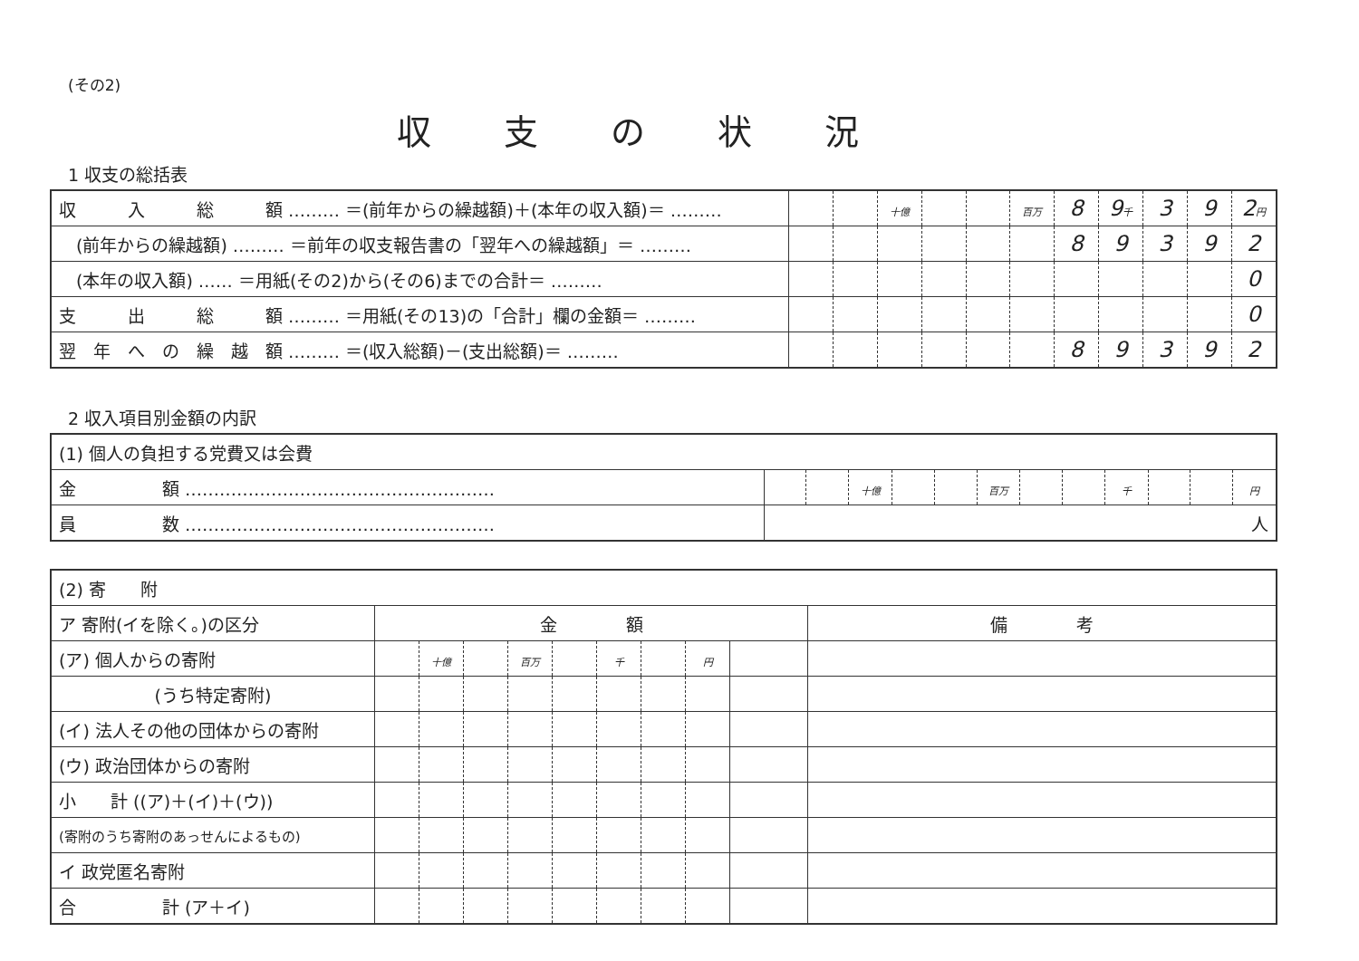(その2)
収支の状況
1 収支の総括表
| 収 入 総 額 ……… ＝(前年からの繰越額)＋(本年の収入額)＝ ……… | | | 十億 | | | 百万 | 8 | 9 千 | 3 | 9 | 2 円 |
| (前年からの繰越額) ……… ＝前年の収支報告書の「翌年への繰越額」＝ ……… | | | | | | | 8 | 9 | 3 | 9 | 2 |
| (本年の収入額) …… ＝用紙(その2)から(その6)までの合計＝ ……… | | | | | | | | | | | 0 |
| 支 出 総 額 ……… ＝用紙(その13)の「合計」欄の金額＝ ……… | | | | | | | | | | | 0 |
| 翌 年 へ の 繰 越 額 ……… ＝(収入総額)－(支出総額)＝ ……… | | | | | | | 8 | 9 | 3 | 9 | 2 |
2 収入項目別金額の内訳
| (1) 個人の負担する党費又は会費 | | | | | | | | | | | | |
| 金 額 ……………………………………………… | | | 十億 | | | 百万 | | | 千 | | | 円 |
| 員 数 ……………………………………………… | 人 | | | | | | | | | | | |
| (2) 寄 附 | | | | | | | | | | |
| ア 寄附(イを除く。)の区分 | 金 額 | | | | | | | | | 備 考 |
| (ア) 個人からの寄附 | | 十億 | | 百万 | | 千 | | 円 | | |
| (うち特定寄附) | | | | | | | | | | |
| (イ) 法人その他の団体からの寄附 | | | | | | | | | | |
| (ウ) 政治団体からの寄附 | | | | | | | | | | |
| 小 計 ((ア)＋(イ)＋(ウ)) | | | | | | | | | | |
| (寄附のうち寄附のあっせんによるもの) | | | | | | | | | | |
| イ 政党匿名寄附 | | | | | | | | | | |
| 合 計 (ア＋イ) | | | | | | | | | | |